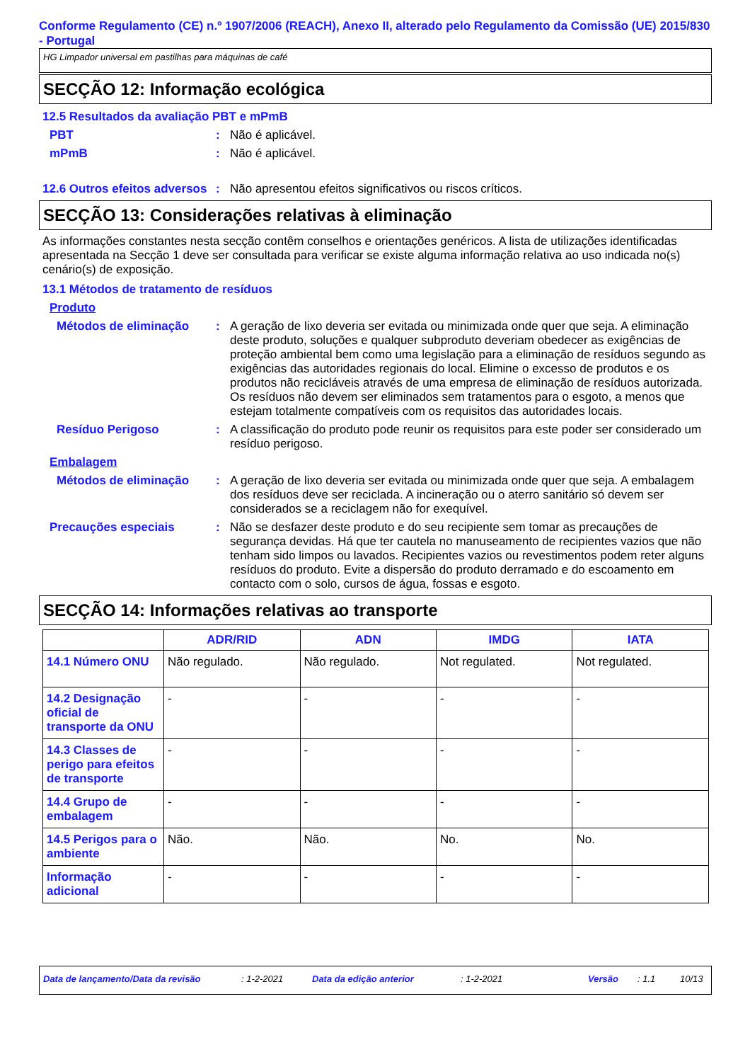Conforme Regulamento (CE) n.º 1907/2006 (REACH), Anexo II, alterado pelo Regulamento da Comissão (UE) 2015/830 - Portugal
HG Limpador universal em pastilhas para máquinas de café
SECÇÃO 12: Informação ecológica
12.5 Resultados da avaliação PBT e mPmB
PBT : Não é aplicável.
mPmB : Não é aplicável.
12.6 Outros efeitos adversos
: Não apresentou efeitos significativos ou riscos críticos.
SECÇÃO 13: Considerações relativas à eliminação
As informações constantes nesta secção contêm conselhos e orientações genéricos. A lista de utilizações identificadas apresentada na Secção 1 deve ser consultada para verificar se existe alguma informação relativa ao uso indicada no(s) cenário(s) de exposição.
13.1 Métodos de tratamento de resíduos
Produto
Métodos de eliminação : A geração de lixo deveria ser evitada ou minimizada onde quer que seja. A eliminação deste produto, soluções e qualquer subproduto deveriam obedecer as exigências de proteção ambiental bem como uma legislação para a eliminação de resíduos segundo as exigências das autoridades regionais do local. Elimine o excesso de produtos e os produtos não recicláveis através de uma empresa de eliminação de resíduos autorizada. Os resíduos não devem ser eliminados sem tratamentos para o esgoto, a menos que estejam totalmente compatíveis com os requisitos das autoridades locais.
Resíduo Perigoso : A classificação do produto pode reunir os requisitos para este poder ser considerado um resíduo perigoso.
Embalagem
Métodos de eliminação : A geração de lixo deveria ser evitada ou minimizada onde quer que seja. A embalagem dos resíduos deve ser reciclada. A incineração ou o aterro sanitário só devem ser considerados se a reciclagem não for exequível.
Precauções especiais : Não se desfazer deste produto e do seu recipiente sem tomar as precauções de segurança devidas. Há que ter cautela no manuseamento de recipientes vazios que não tenham sido limpos ou lavados. Recipientes vazios ou revestimentos podem reter alguns resíduos do produto. Evite a dispersão do produto derramado e do escoamento em contacto com o solo, cursos de água, fossas e esgoto.
SECÇÃO 14: Informações relativas ao transporte
| | ADR/RID | ADN | IMDG | IATA |
| --- | --- | --- | --- | --- |
| 14.1 Número ONU | Não regulado. | Não regulado. | Not regulated. | Not regulated. |
| 14.2 Designação oficial de transporte da ONU | - | - | - | - |
| 14.3 Classes de perigo para efeitos de transporte | - | - | - | - |
| 14.4 Grupo de embalagem | - | - | - | - |
| 14.5 Perigos para o ambiente | Não. | Não. | No. | No. |
| Informação adicional | - | - | - | - |
Data de lançamento/Data da revisão: 1-2-2021 Data da edição anterior: 1-2-2021 Versão: 1.1 10/13